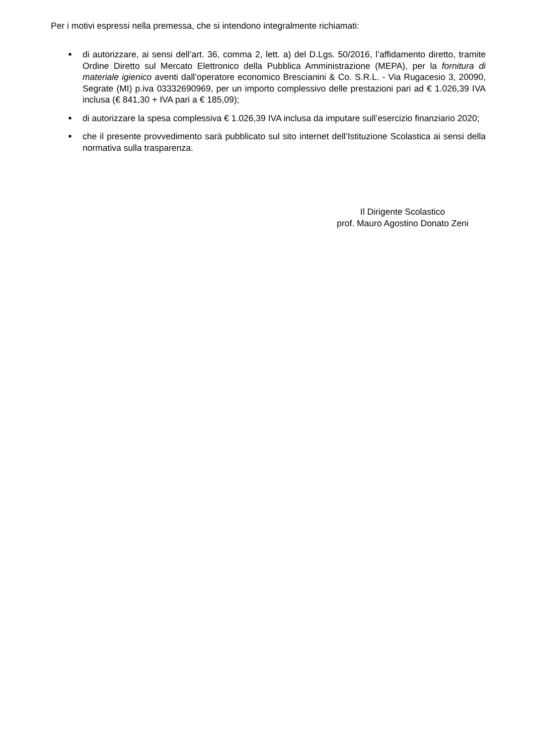Per i motivi espressi nella premessa, che si intendono integralmente richiamati:
■ di autorizzare, ai sensi dell’art. 36, comma 2, lett. a) del D.Lgs. 50/2016, l’affidamento diretto, tramite Ordine Diretto sul Mercato Elettronico della Pubblica Amministrazione (MEPA), per la fornitura di materiale igienico aventi dall’operatore economico Brescianini & Co. S.R.L. - Via Rugacesio 3, 20090, Segrate (MI) p.iva 03332690969, per un importo complessivo delle prestazioni pari ad € 1.026,39 IVA inclusa (€ 841,30 + IVA pari a € 185,09);
■ di autorizzare la spesa complessiva € 1.026,39 IVA inclusa da imputare sull’esercizio finanziario 2020;
■ che il presente provvedimento sarà pubblicato sul sito internet dell’Istituzione Scolastica ai sensi della normativa sulla trasparenza.
Il Dirigente Scolastico
prof. Mauro Agostino Donato Zeni